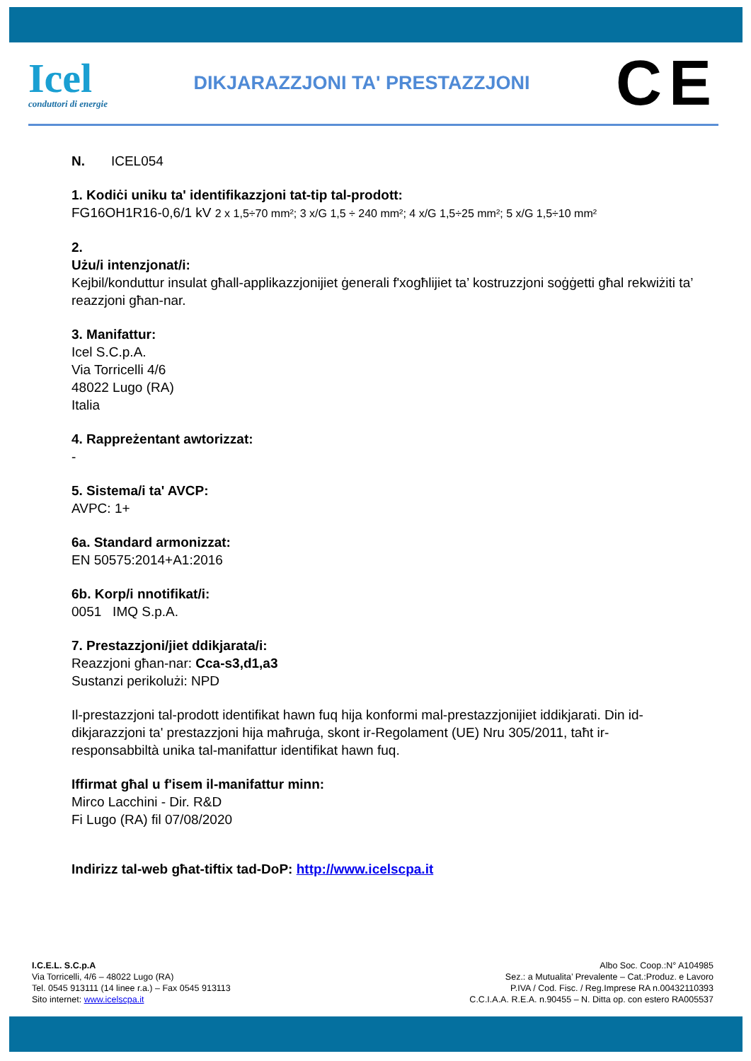Icel
conduttori di energie
DIKJARAZZJONI TA' PRESTAZZJONI
CE
N. ICEL054
1. Kodiċi uniku ta' identifikazzjoni tat-tip tal-prodott:
FG16OH1R16-0,6/1 kV 2 x 1,5÷70 mm²; 3 x/G 1,5 ÷ 240 mm²; 4 x/G 1,5÷25 mm²; 5 x/G 1,5÷10 mm²
2.
Użu/i intenzjonat/i:
Kejbil/konduttur insulat għall-applikazzjonijiet ġenerali f'xogħlijiet ta’ kostruzzjoni soġġetti għal rekwiżiti ta’ reazzjoni għan-nar.
3. Manifattur:
Icel S.C.p.A.
Via Torricelli 4/6
48022 Lugo (RA)
Italia
4. Rappreżentant awtorizzat:
-
5. Sistema/i ta' AVCP:
AVPC: 1+
6a. Standard armonizzat:
EN 50575:2014+A1:2016
6b. Korp/i nnotifikat/i:
0051 IMQ S.p.A.
7. Prestazzjoni/jiet ddikjarata/i:
Reazzjoni għan-nar: Cca-s3,d1,a3
Sustanzi perikolużi: NPD
Il-prestazzjoni tal-prodott identifikat hawn fuq hija konformi mal-prestazzjonijiet iddikjarati. Din id-dikjarazzjoni ta' prestazzjoni hija maħruġa, skont ir-Regolament (UE) Nru 305/2011, taħt ir-responsabbiltà unika tal-manifattur identifikat hawn fuq.
Iffirmat għal u f'isem il-manifattur minn:
Mirco Lacchini - Dir. R&D
Fi Lugo (RA) fil 07/08/2020
Indirizz tal-web għat-tiftix tad-DoP: http://www.icelscpa.it
I.C.E.L. S.C.p.A
Via Torricelli, 4/6 – 48022 Lugo (RA)
Tel. 0545 913111 (14 linee r.a.) – Fax 0545 913113
Sito internet: www.icelscpa.it
Albo Soc. Coop.:N° A104985
Sez.: a Mutualita’ Prevalente – Cat.:Produz. e Lavoro
P.IVA / Cod. Fisc. / Reg.Imprese RA n.00432110393
C.C.I.A.A. R.E.A. n.90455 – N. Ditta op. con estero RA005537